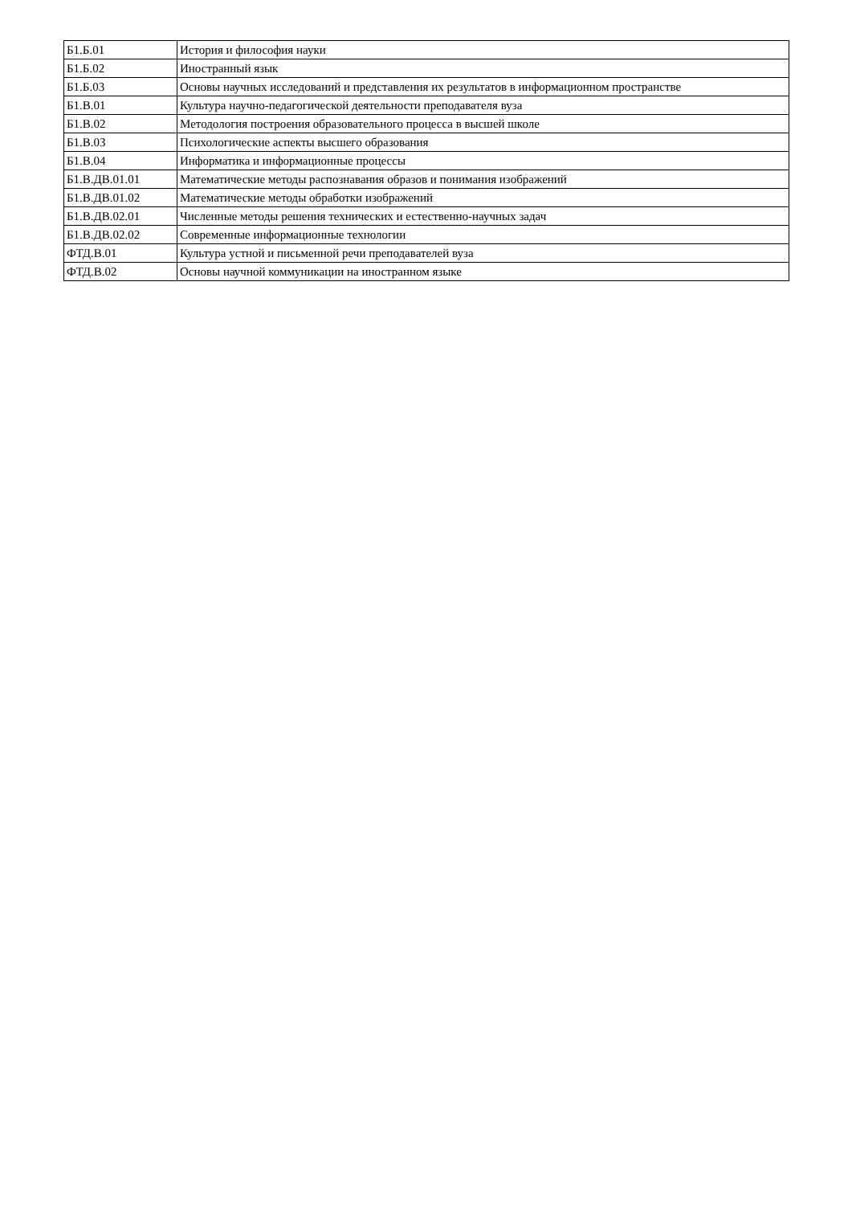| Б1.Б.01 | История и философия науки |
| Б1.Б.02 | Иностранный язык |
| Б1.Б.03 | Основы научных исследований и представления их результатов в информационном пространстве |
| Б1.В.01 | Культура научно-педагогической деятельности преподавателя вуза |
| Б1.В.02 | Методология построения образовательного процесса в высшей школе |
| Б1.В.03 | Психологические аспекты высшего образования |
| Б1.В.04 | Информатика и информационные процессы |
| Б1.В.ДВ.01.01 | Математические методы распознавания образов и понимания изображений |
| Б1.В.ДВ.01.02 | Математические методы обработки изображений |
| Б1.В.ДВ.02.01 | Численные методы решения технических и естественно-научных задач |
| Б1.В.ДВ.02.02 | Современные информационные технологии |
| ФТД.В.01 | Культура устной и письменной речи преподавателей вуза |
| ФТД.В.02 | Основы научной коммуникации на иностранном языке |